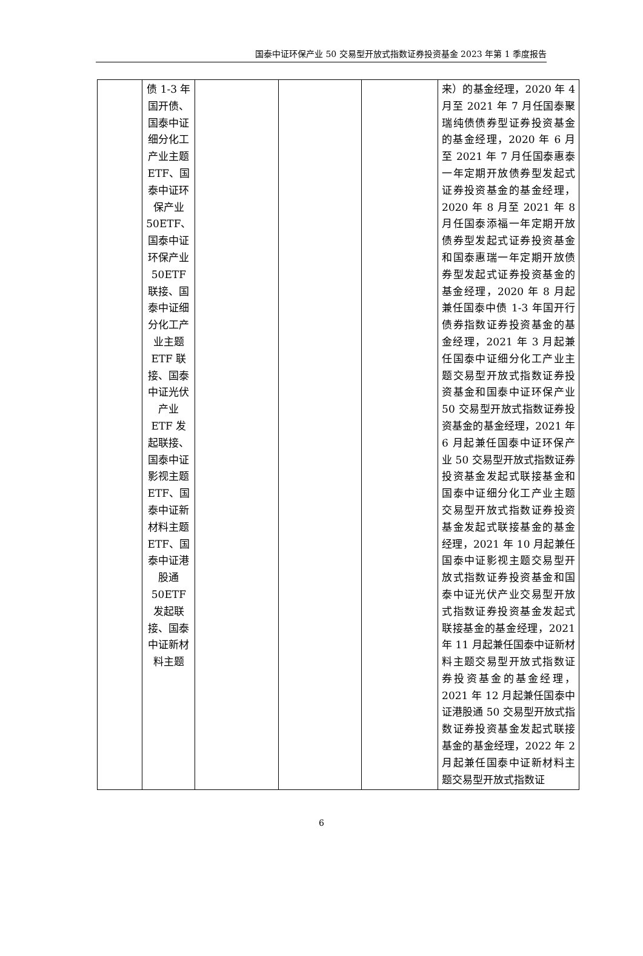国泰中证环保产业 50 交易型开放式指数证券投资基金 2023 年第 1 季度报告
| | 债 1-3 年国开债、国泰中证细分化工产业主题 ETF、国泰中证环保产业 50ETF、国泰中证环保产业 50ETF 联接、国泰中证细分化工产业主题 ETF 联接、国泰中证光伏产业 ETF 发起联接、国泰中证影视主题 ETF、国泰中证新材料主题 ETF、国泰中证港股通 50ETF 发起联接、国泰中证新材料主题 | | | | 来）的基金经理，2020 年 4 月至 2021 年 7 月任国泰聚瑞纯债债券型证券投资基金的基金经理，2020 年 6 月至 2021 年 7 月任国泰惠泰一年定期开放债券型发起式证券投资基金的基金经理，2020 年 8 月至 2021 年 8 月任国泰添福一年定期开放债券型发起式证券投资基金和国泰惠瑞一年定期开放债券型发起式证券投资基金的基金经理，2020 年 8 月起兼任国泰中债 1-3 年国开行债券指数证券投资基金的基金经理，2021 年 3 月起兼任国泰中证细分化工产业主题交易型开放式指数证券投资基金和国泰中证环保产业 50 交易型开放式指数证券投资基金的基金经理，2021 年 6 月起兼任国泰中证环保产业 50 交易型开放式指数证券投资基金发起式联接基金和国泰中证细分化工产业主题交易型开放式指数证券投资基金发起式联接基金的基金经理，2021 年 10 月起兼任国泰中证影视主题交易型开放式指数证券投资基金和国泰中证光伏产业交易型开放式指数证券投资基金发起式联接基金的基金经理，2021 年 11 月起兼任国泰中证新材料主题交易型开放式指数证券投资基金的基金经理，2021 年 12 月起兼任国泰中证港股通 50 交易型开放式指数证券投资基金发起式联接基金的基金经理，2022 年 2 月起兼任国泰中证新材料主题交易型开放式指数证 |
6